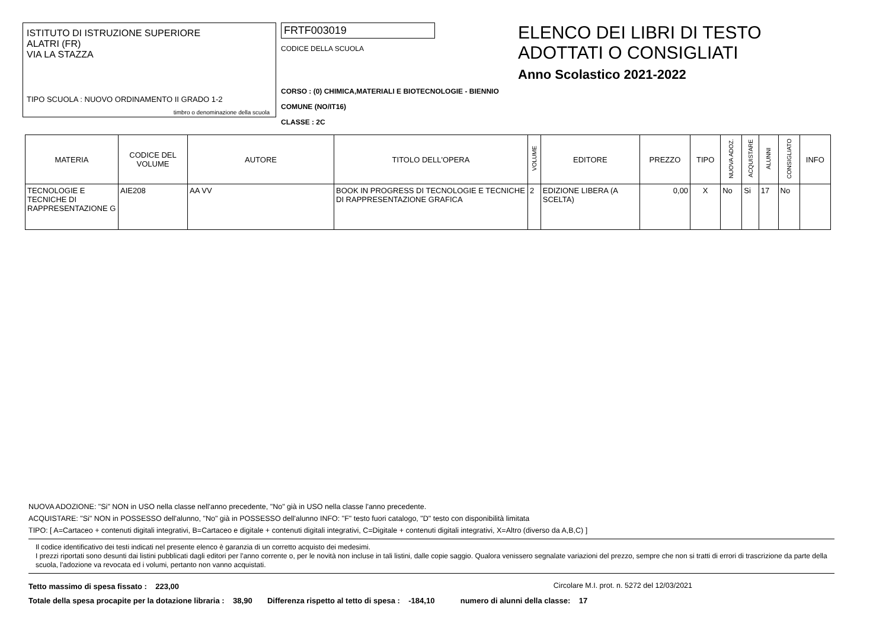ISTITUTO DI ISTRUZIONE SUPERIORE
ALATRI (FR)
VIA LA STAZZA
TIPO SCUOLA : NUOVO ORDINAMENTO II GRADO 1-2
timbro o denominazione della scuola
FRTF003019
CODICE DELLA SCUOLA
CORSO : (0) CHIMICA,MATERIALI E BIOTECNOLOGIE - BIENNIO COMUNE (NO/IT16)
CLASSE : 2C
ELENCO DEI LIBRI DI TESTO
ADOTTATI O CONSIGLIATI
Anno Scolastico 2021-2022
| MATERIA | CODICE DEL VOLUME | AUTORE | TITOLO DELL'OPERA | VOLUME | EDITORE | PREZZO | TIPO | NUOVA ADOZ. | ACQUISTARE | ALUNNI | CONSIGLIATO | INFO |
| --- | --- | --- | --- | --- | --- | --- | --- | --- | --- | --- | --- | --- |
| TECNOLOGIE E TECNICHE DI RAPPRESENTAZIONE G | AIE208 | AA VV | BOOK IN PROGRESS DI TECNOLOGIE E TECNICHE DI RAPPRESENTAZIONE GRAFICA | 2 | EDIZIONE LIBERA (A SCELTA) | 0,00 | X | No | Si | 17 | No | |
NUOVA ADOZIONE: "Si" NON in USO nella classe nell'anno precedente, "No" già in USO nella classe l'anno precedente.
ACQUISTARE: "Si" NON in POSSESSO dell'alunno, "No" già in POSSESSO dell'alunno INFO: "F" testo fuori catalogo, "D" testo con disponibilità limitata
TIPO: [ A=Cartaceo + contenuti digitali integrativi, B=Cartaceo e digitale + contenuti digitali integrativi, C=Digitale + contenuti digitali integrativi, X=Altro (diverso da A,B,C) ]
Il codice identificativo dei testi indicati nel presente elenco è garanzia di un corretto acquisto dei medesimi.
I prezzi riportati sono desunti dai listini pubblicati dagli editori per l'anno corrente o, per le novità non incluse in tali listini, dalle copie saggio. Qualora venissero segnalate variazioni del prezzo, sempre che non si tratti di errori di trascrizione da parte della scuola, l'adozione va revocata ed i volumi, pertanto non vanno acquistati.
Tetto massimo di spesa fissato : 223,00 Circolare M.I. prot. n. 5272 del 12/03/2021
Totale della spesa procapite per la dotazione libraria : 38,90 Differenza rispetto al tetto di spesa : -184,10 numero di alunni della classe: 17